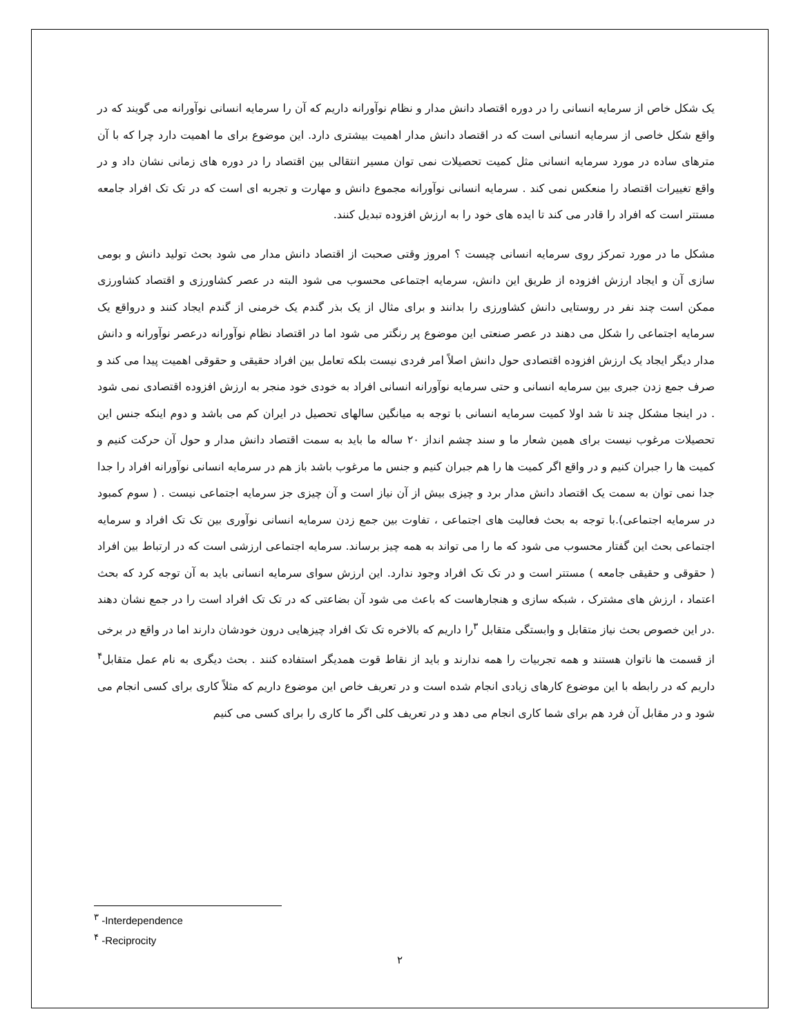یک شکل خاص از سرمایه انسانی را در دوره اقتصاد دانش مدار و نظام نوآورانه داریم که آن را سرمایه انسانی نوآورانه می گویند که در واقع شکل خاصی از سرمایه انسانی است که در اقتصاد دانش مدار اهمیت بیشتری دارد. این موضوع برای ما اهمیت دارد چرا که با آن مترهای ساده در مورد سرمایه انسانی مثل کمیت تحصیلات نمی توان مسیر انتقالی بین اقتصاد را در دوره های زمانی نشان داد و در واقع تغییرات اقتصاد را منعکس نمی کند . سرمایه انسانی نوآورانه مجموع دانش و مهارت و تجربه ای است که در تک تک افراد جامعه مستتر است که افراد را قادر می کند تا ایده های خود را به ارزش افزوده تبدیل کنند.
مشکل ما در مورد تمرکز روی سرمایه انسانی چیست ؟ امروز وقتی صحبت از اقتصاد دانش مدار می شود بحث تولید دانش و بومی سازی آن و ایجاد ارزش افزوده از طریق این دانش، سرمایه اجتماعی محسوب می شود البته در عصر کشاورزی و اقتصاد کشاورزی ممکن است چند نفر در روستایی دانش کشاورزی را بدانند و برای مثال از یک بذر گندم یک خرمنی از گندم ایجاد کنند و درواقع یک سرمایه اجتماعی را شکل می دهند در عصر صنعتی این موضوع پر رنگتر می شود اما در اقتصاد نظام نوآورانه درعصر نوآورانه و دانش مدار دیگر ایجاد یک ارزش افزوده اقتصادی حول دانش اصلاً امر فردی نیست بلکه تعامل بین افراد حقیقی و حقوقی اهمیت پیدا می کند و صرف جمع زدن جبری بین سرمایه انسانی و حتی سرمایه نوآورانه انسانی افراد به خودی خود منجر به ارزش افزوده اقتصادی نمی شود . در اینجا مشکل چند تا شد اولا کمیت سرمایه انسانی با توجه به میانگین سالهای تحصیل در ایران کم می باشد و دوم اینکه جنس این تحصیلات مرغوب نیست برای همین شعار ما و سند چشم انداز ۲۰ ساله ما باید به سمت اقتصاد دانش مدار و حول آن حرکت کنیم و کمیت ها را جبران کنیم و در واقع اگر کمیت ها را هم جبران کنیم و جنس ما مرغوب باشد باز هم در سرمایه انسانی نوآورانه افراد را جدا جدا نمی توان به سمت یک اقتصاد دانش مدار برد و چیزی بیش از آن نیاز است و آن چیزی جز سرمایه اجتماعی نیست . ( سوم کمبود در سرمایه اجتماعی).با توجه به بحث فعالیت های اجتماعی ، تفاوت بین جمع زدن سرمایه انسانی نوآوری بین تک تک افراد و سرمایه اجتماعی بحث این گفتار محسوب می شود که ما را می تواند به همه چیز برساند. سرمایه اجتماعی ارزشی است که در ارتباط بین افراد ( حقوقی و حقیقی جامعه ) مستتر است و در تک تک افراد وجود ندارد. این ارزش سوای سرمایه انسانی باید به آن توجه کرد که بحث اعتماد ، ارزش های مشترک ، شبکه سازی و هنجارهاست که باعث می شود آن بضاعتی که در تک تک افراد است را در جمع نشان دهند .در این خصوص بحث نیاز متقابل و وابستگی متقابل <sup>۳</sup>را داریم که بالاخره تک تک افراد چیزهایی درون خودشان دارند اما در واقع در برخی از قسمت ها ناتوان هستند و همه تجربیات را همه ندارند و باید از نقاط قوت همدیگر استفاده کنند . بحث دیگری به نام عمل متقابل<sup>۴</sup> داریم که در رابطه با این موضوع کارهای زیادی انجام شده است و در تعریف خاص این موضوع داریم که مثلاً کاری برای کسی انجام می شود و در مقابل آن فرد هم برای شما کاری انجام می دهد و در تعریف کلی اگر ما کاری را برای کسی می کنیم
<sup>۳</sup> -Interdependence
<sup>۴</sup> -Reciprocity
۲